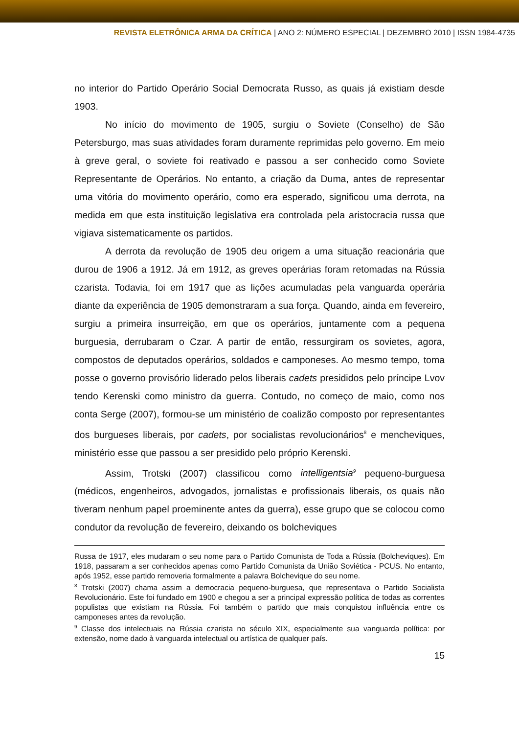REVISTA ELETRÔNICA ARMA DA CRÍTICA | ANO 2: NÚMERO ESPECIAL | DEZEMBRO 2010 | ISSN 1984-4735
no interior do Partido Operário Social Democrata Russo, as quais já existiam desde 1903.
No início do movimento de 1905, surgiu o Soviete (Conselho) de São Petersburgo, mas suas atividades foram duramente reprimidas pelo governo. Em meio à greve geral, o soviete foi reativado e passou a ser conhecido como Soviete Representante de Operários. No entanto, a criação da Duma, antes de representar uma vitória do movimento operário, como era esperado, significou uma derrota, na medida em que esta instituição legislativa era controlada pela aristocracia russa que vigiava sistematicamente os partidos.
A derrota da revolução de 1905 deu origem a uma situação reacionária que durou de 1906 a 1912. Já em 1912, as greves operárias foram retomadas na Rússia czarista. Todavia, foi em 1917 que as lições acumuladas pela vanguarda operária diante da experiência de 1905 demonstraram a sua força. Quando, ainda em fevereiro, surgiu a primeira insurreição, em que os operários, juntamente com a pequena burguesia, derrubaram o Czar. A partir de então, ressurgiram os sovietes, agora, compostos de deputados operários, soldados e camponeses. Ao mesmo tempo, toma posse o governo provisório liderado pelos liberais cadets presididos pelo príncipe Lvov tendo Kerenski como ministro da guerra. Contudo, no começo de maio, como nos conta Serge (2007), formou-se um ministério de coalizão composto por representantes dos burgueses liberais, por cadets, por socialistas revolucionários<sup>8</sup> e mencheviques, ministério esse que passou a ser presidido pelo próprio Kerenski.
Assim, Trotski (2007) classificou como intelligentsia<sup>9</sup> pequeno-burguesa (médicos, engenheiros, advogados, jornalistas e profissionais liberais, os quais não tiveram nenhum papel proeminente antes da guerra), esse grupo que se colocou como condutor da revolução de fevereiro, deixando os bolcheviques
Russa de 1917, eles mudaram o seu nome para o Partido Comunista de Toda a Rússia (Bolcheviques). Em 1918, passaram a ser conhecidos apenas como Partido Comunista da União Soviética - PCUS. No entanto, após 1952, esse partido removeria formalmente a palavra Bolchevique do seu nome.
<sup>8</sup> Trotski (2007) chama assim a democracia pequeno-burguesa, que representava o Partido Socialista Revolucionário. Este foi fundado em 1900 e chegou a ser a principal expressão política de todas as correntes populistas que existiam na Rússia. Foi também o partido que mais conquistou influência entre os camponeses antes da revolução.
<sup>9</sup> Classe dos intelectuais na Rússia czarista no século XIX, especialmente sua vanguarda política: por extensão, nome dado à vanguarda intelectual ou artística de qualquer país.
15